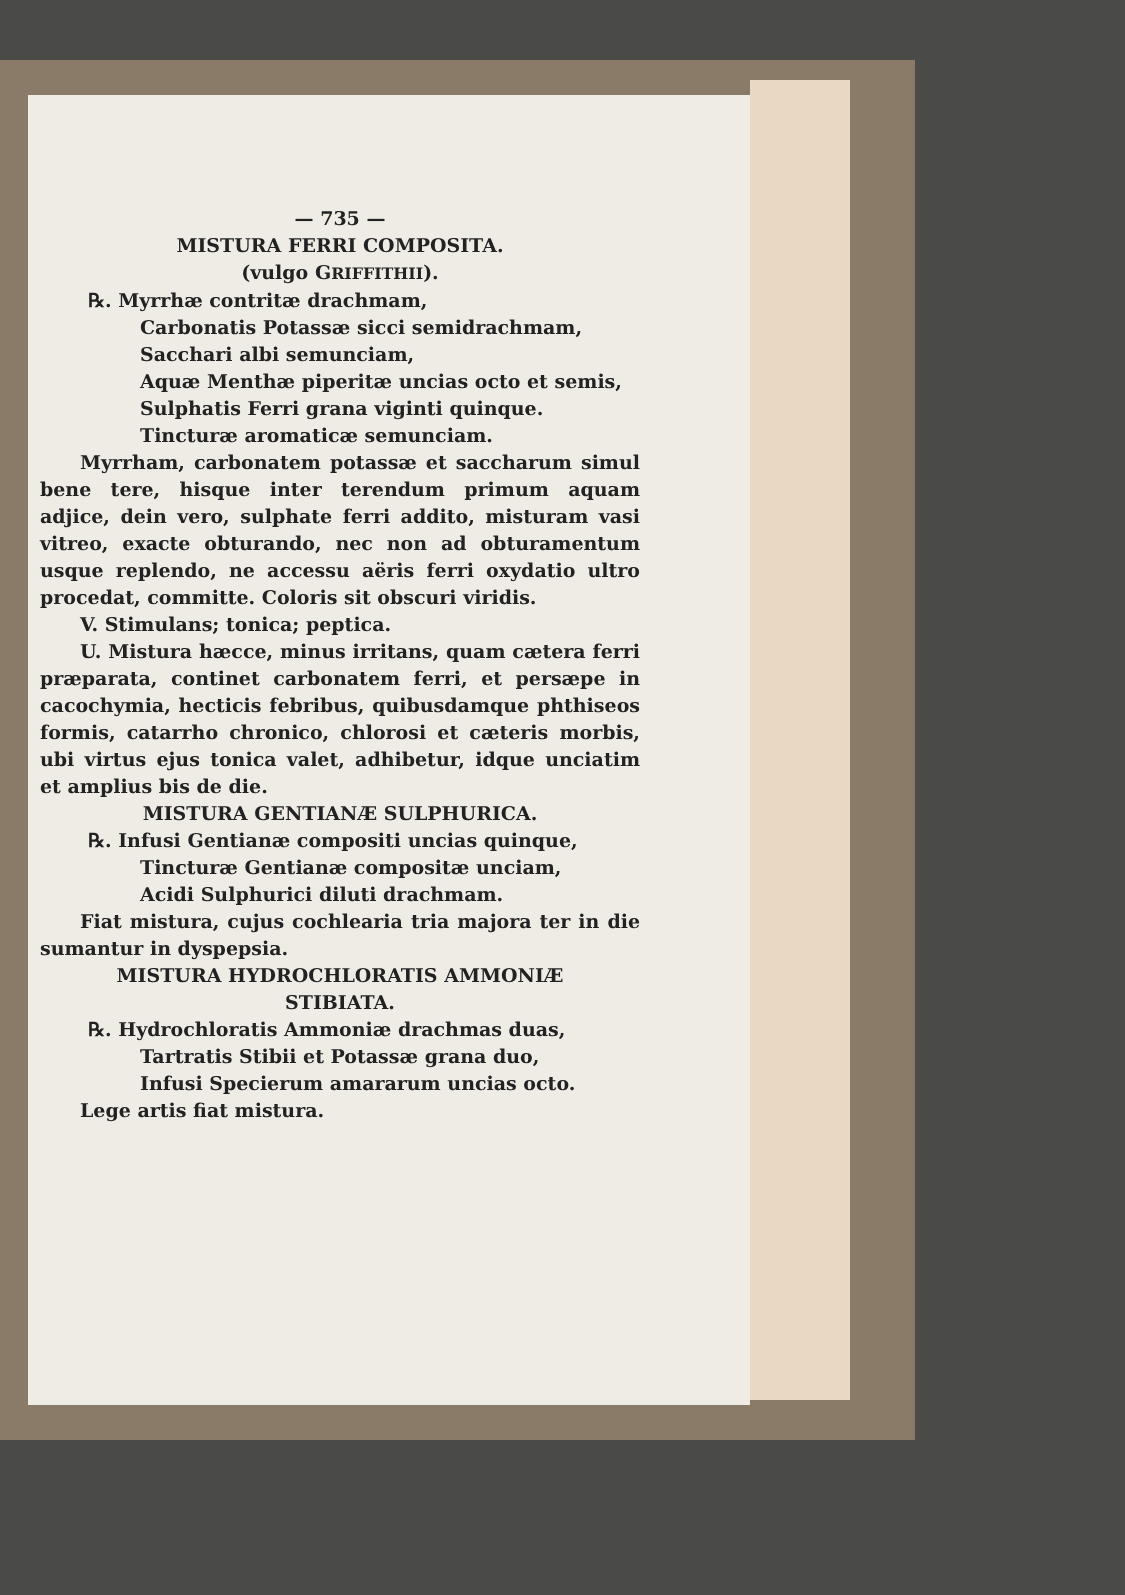— 735 —
MISTURA FERRI COMPOSITA.
(vulgo GRIFFITHII).
℞. Myrrhæ contritæ drachmam,
Carbonatis Potassæ sicci semidrachmam,
Sacchari albi semunciam,
Aquæ Menthæ piperitæ uncias octo et semis,
Sulphatis Ferri grana viginti quinque.
Tincturæ aromaticæ semunciam.
Myrrham, carbonatem potassæ et saccharum simul bene tere, hisque inter terendum primum aquam adjice, dein vero, sulphate ferri addito, misturam vasi vitreo, exacte obturando, nec non ad obturamentum usque replendo, ne accessu aëris ferri oxydatio ultro procedat, committe. Coloris sit obscuri viridis.
V. Stimulans; tonica; peptica.
U. Mistura hæcce, minus irritans, quam cætera ferri præparata, continet carbonatem ferri, et persæpe in cacochymia, hecticis febribus, quibusdamque phthiseos formis, catarrho chronico, chlorosi et cæteris morbis, ubi virtus ejus tonica valet, adhibetur, idque unciatim et amplius bis de die.
MISTURA GENTIANÆ SULPHURICA.
℞. Infusi Gentianæ compositi uncias quinque,
Tincturæ Gentianæ compositæ unciam,
Acidi Sulphurici diluti drachmam.
Fiat mistura, cujus cochlearia tria majora ter in die sumantur in dyspepsia.
MISTURA HYDROCHLORATIS AMMONIÆ
STIBIATA.
℞. Hydrochloratis Ammoniæ drachmas duas,
Tartratis Stibii et Potassæ grana duo,
Infusi Specierum amararum uncias octo.
Lege artis fiat mistura.